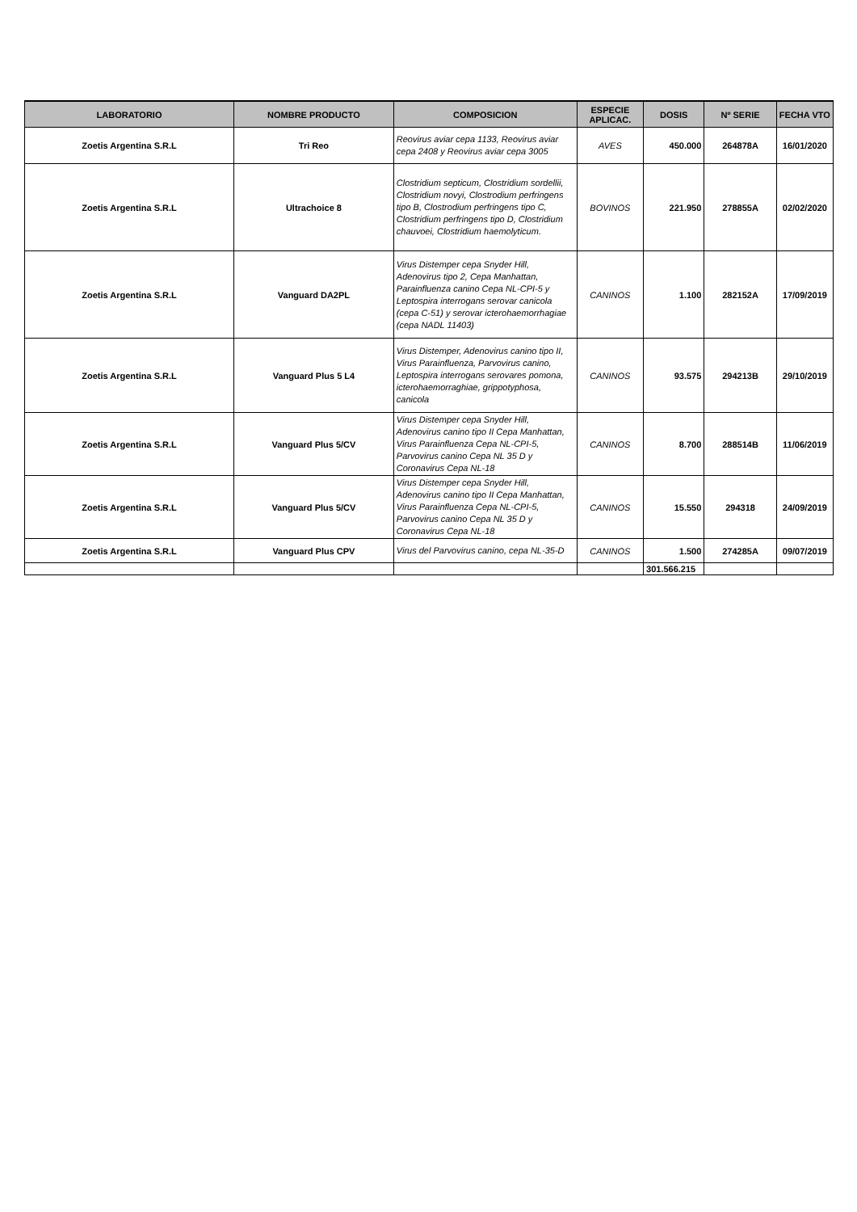| LABORATORIO | NOMBRE PRODUCTO | COMPOSICION | ESPECIE APLICAC. | DOSIS | Nº SERIE | FECHA VTO |
| --- | --- | --- | --- | --- | --- | --- |
| Zoetis Argentina S.R.L | Tri Reo | Reovirus aviar cepa 1133, Reovirus aviar cepa 2408 y Reovirus aviar cepa 3005 | AVES | 450.000 | 264878A | 16/01/2020 |
| Zoetis Argentina S.R.L | Ultrachoice 8 | Clostridium septicum, Clostridium sordellii, Clostridium novyi, Clostrodium perfringens tipo B, Clostrodium perfringens tipo C, Clostridium perfringens tipo D, Clostridium chauvoei, Clostridium haemolyticum. | BOVINOS | 221.950 | 278855A | 02/02/2020 |
| Zoetis Argentina S.R.L | Vanguard DA2PL | Virus Distemper cepa Snyder Hill, Adenovirus tipo 2, Cepa Manhattan, Parainfluenza canino Cepa NL-CPI-5 y Leptospira interrogans serovar canicola (cepa C-51) y serovar icterohaemorrhagiae (cepa NADL 11403) | CANINOS | 1.100 | 282152A | 17/09/2019 |
| Zoetis Argentina S.R.L | Vanguard Plus 5 L4 | Virus Distemper, Adenovirus canino tipo II, Virus Parainfluenza, Parvovirus canino, Leptospira interrogans serovares pomona, icterohaemorraghiae, grippotyphosa, canicola | CANINOS | 93.575 | 294213B | 29/10/2019 |
| Zoetis Argentina S.R.L | Vanguard Plus 5/CV | Virus Distemper cepa Snyder Hill, Adenovirus canino tipo II Cepa Manhattan, Virus Parainfluenza Cepa NL-CPI-5, Parvovirus canino Cepa NL 35 D y Coronavirus Cepa NL-18 | CANINOS | 8.700 | 288514B | 11/06/2019 |
| Zoetis Argentina S.R.L | Vanguard Plus 5/CV | Virus Distemper cepa Snyder Hill, Adenovirus canino tipo II Cepa Manhattan, Virus Parainfluenza Cepa NL-CPI-5, Parvovirus canino Cepa NL 35 D y Coronavirus Cepa NL-18 | CANINOS | 15.550 | 294318 | 24/09/2019 |
| Zoetis Argentina S.R.L | Vanguard Plus CPV | Virus del Parvovirus canino, cepa NL-35-D | CANINOS | 1.500 | 274285A | 09/07/2019 |
| | | | | 301.566.215 | | |